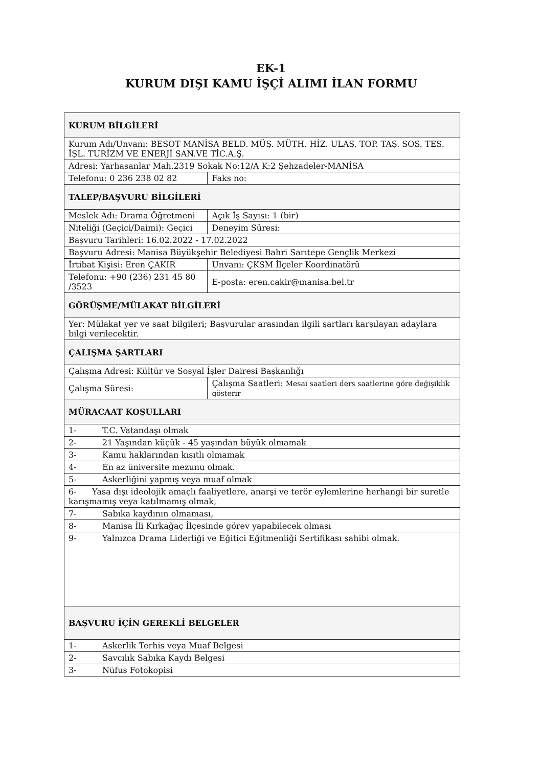EK-1
KURUM DIŞI KAMU İŞÇİ ALIMI İLAN FORMU
| KURUM BİLGİLERİ | | |
| Kurum Adı/Unvanı: BESOT MANİSA BELD. MÜŞ. MÜTH. HİZ. ULAŞ. TOP. TAŞ. SOS. TES. İŞL. TURİZM VE ENERJİ SAN.VE TİC.A.Ş. | | |
| Adresi: Yarhasanlar Mah.2319 Sokak No:12/A K:2 Şehzadeler-MANİSA | | |
| Telefonu: 0 236 238 02 82 | | Faks no: |
| TALEP/BAŞVURU BİLGİLERİ | | |
| Meslek Adı: Drama Öğretmeni | | Açık İş Sayısı: 1 (bir) |
| Niteliği (Geçici/Daimi): Geçici | | Deneyim Süresi: |
| Başvuru Tarihleri: 16.02.2022 - 17.02.2022 | | |
| Başvuru Adresi: Manisa Büyükşehir Belediyesi Bahri Sarıtepe Gençlik Merkezi | | |
| İrtibat Kişisi: Eren ÇAKIR | | Unvanı: ÇKSM İlçeler Koordinatörü |
| Telefonu: +90 (236) 231 45 80 /3523 | | E-posta: eren.cakir@manisa.bel.tr |
| GÖRÜŞME/MÜLAKAT BİLGİLERİ | | |
| Yer: Mülakat yer ve saat bilgileri; Başvurular arasından ilgili şartları karşılayan adaylara bilgi verilecektir. | | |
| ÇALIŞMA ŞARTLARI | | |
| Çalışma Adresi: Kültür ve Sosyal İşler Dairesi Başkanlığı | | |
| Çalışma Süresi: | | Çalışma Saatleri: Mesai saatleri ders saatlerine göre değişiklik gösterir |
| MÜRACAAT KOŞULLARI | | |
| 1- | T.C. Vatandaşı olmak | |
| 2- | 21 Yaşından küçük - 45 yaşından büyük olmamak | |
| 3- | Kamu haklarından kısıtlı olmamak | |
| 4- | En az üniversite mezunu olmak. | |
| 5- | Askerliğini yapmış veya muaf olmak | |
| 6- Yasa dışı ideolojik amaçlı faaliyetlere, anarşi ve terör eylemlerine herhangi bir suretle karışmamış veya katılmamış olmak, | | |
| 7- | Sabıka kaydının olmaması, | |
| 8- | Manisa İli Kırkağaç İlçesinde görev yapabilecek olması | |
| 9- | Yalnızca Drama Liderliği ve Eğitici Eğitmenliği Sertifikası sahibi olmak. | |
| BAŞVURU İÇİN GEREKLİ BELGELER | | |
| 1- | Askerlik Terhis veya Muaf Belgesi | |
| 2- | Savcılık Sabıka Kaydı Belgesi | |
| 3- | Nüfus Fotokopisi | |